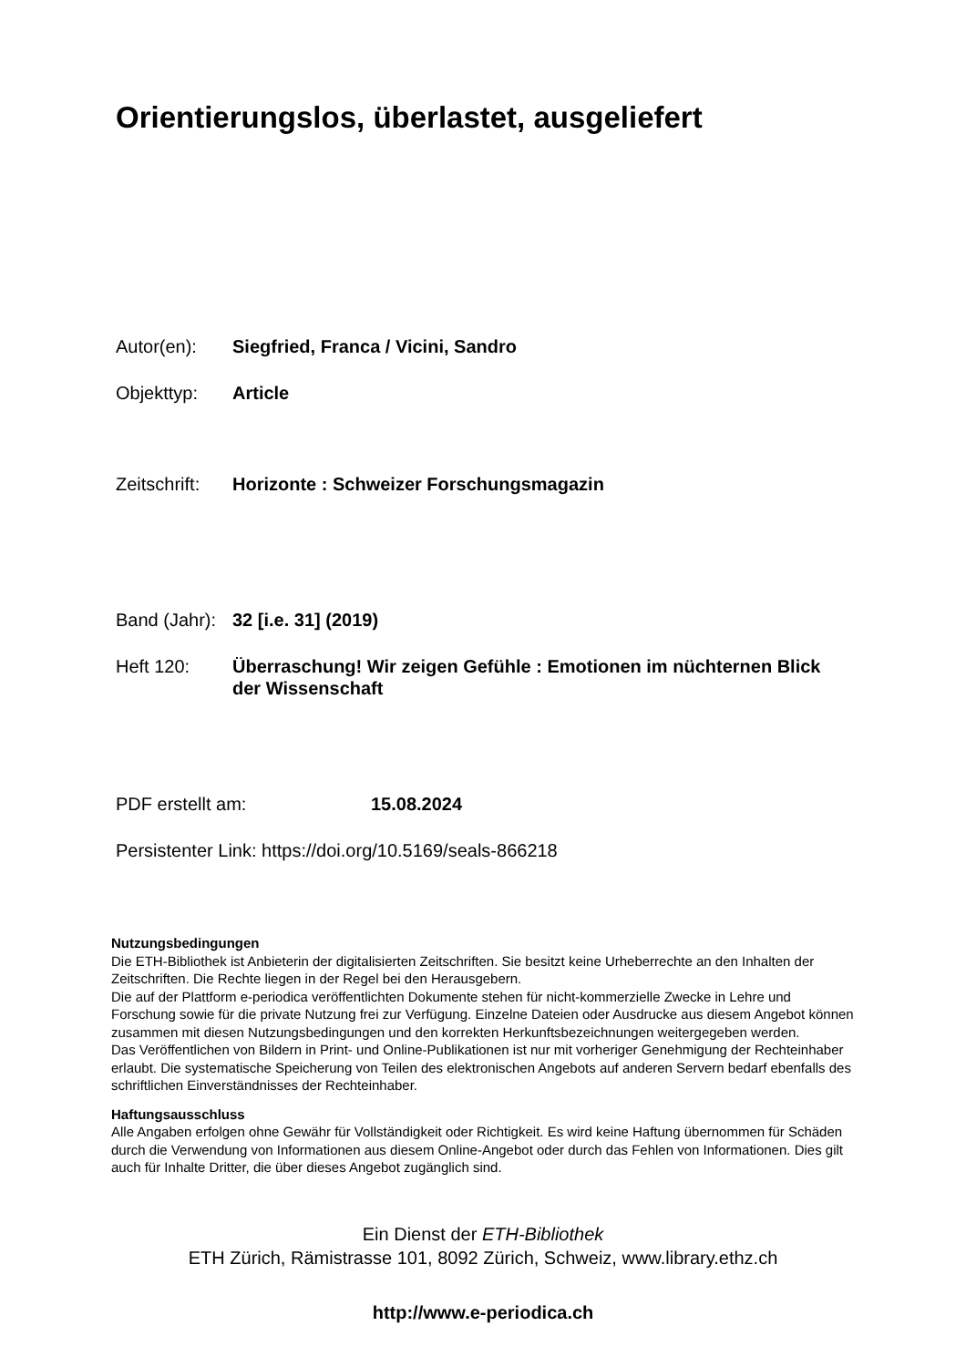Orientierungslos, überlastet, ausgeliefert
Autor(en): Siegfried, Franca / Vicini, Sandro
Objekttyp: Article
Zeitschrift:
Horizonte : Schweizer Forschungsmagazin
Band (Jahr):
32 [i.e. 31] (2019)
Heft 120: Überraschung! Wir zeigen Gefühle : Emotionen im nüchternen Blick der Wissenschaft
PDF erstellt am: 15.08.2024
Persistenter Link: https://doi.org/10.5169/seals-866218
Nutzungsbedingungen
Die ETH-Bibliothek ist Anbieterin der digitalisierten Zeitschriften. Sie besitzt keine Urheberrechte an den Inhalten der Zeitschriften. Die Rechte liegen in der Regel bei den Herausgebern.
Die auf der Plattform e-periodica veröffentlichten Dokumente stehen für nicht-kommerzielle Zwecke in Lehre und Forschung sowie für die private Nutzung frei zur Verfügung. Einzelne Dateien oder Ausdrucke aus diesem Angebot können zusammen mit diesen Nutzungsbedingungen und den korrekten Herkunftsbezeichnungen weitergegeben werden.
Das Veröffentlichen von Bildern in Print- und Online-Publikationen ist nur mit vorheriger Genehmigung der Rechteinhaber erlaubt. Die systematische Speicherung von Teilen des elektronischen Angebots auf anderen Servern bedarf ebenfalls des schriftlichen Einverständnisses der Rechteinhaber.
Haftungsausschluss
Alle Angaben erfolgen ohne Gewähr für Vollständigkeit oder Richtigkeit. Es wird keine Haftung übernommen für Schäden durch die Verwendung von Informationen aus diesem Online-Angebot oder durch das Fehlen von Informationen. Dies gilt auch für Inhalte Dritter, die über dieses Angebot zugänglich sind.
Ein Dienst der ETH-Bibliothek
ETH Zürich, Rämistrasse 101, 8092 Zürich, Schweiz, www.library.ethz.ch
http://www.e-periodica.ch